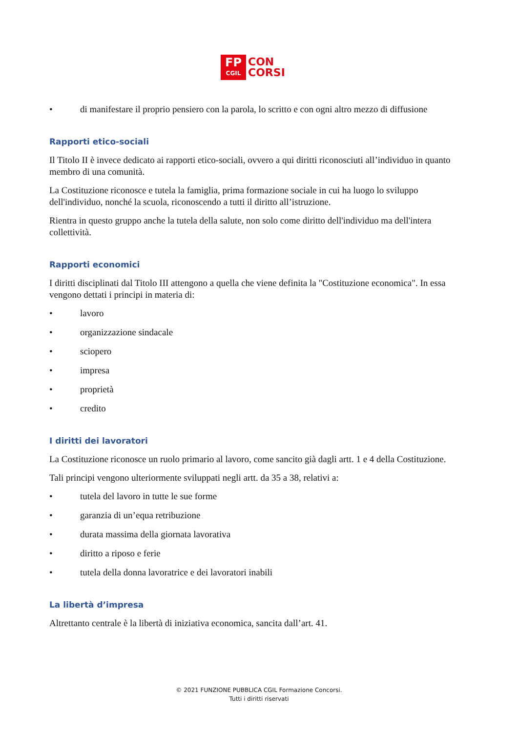FP
CGIL
CON
CORSI
• di manifestare il proprio pensiero con la parola, lo scritto e con ogni altro mezzo di diffusione
Rapporti etico-sociali
Il Titolo II è invece dedicato ai rapporti etico-sociali, ovvero a qui diritti riconosciuti all’individuo in quanto membro di una comunità.
La Costituzione riconosce e tutela la famiglia, prima formazione sociale in cui ha luogo lo sviluppo dell'individuo, nonché la scuola, riconoscendo a tutti il diritto all’istruzione.
Rientra in questo gruppo anche la tutela della salute, non solo come diritto dell'individuo ma dell'intera collettività.
Rapporti economici
I diritti disciplinati dal Titolo III attengono a quella che viene definita la "Costituzione economica". In essa vengono dettati i principi in materia di:
• lavoro
• organizzazione sindacale
• sciopero
• impresa
• proprietà
• credito
I diritti dei lavoratori
La Costituzione riconosce un ruolo primario al lavoro, come sancito già dagli artt. 1 e 4 della Costituzione.
Tali principi vengono ulteriormente sviluppati negli artt. da 35 a 38, relativi a:
• tutela del lavoro in tutte le sue forme
• garanzia di un’equa retribuzione
• durata massima della giornata lavorativa
• diritto a riposo e ferie
• tutela della donna lavoratrice e dei lavoratori inabili
La libertà d’impresa
Altrettanto centrale è la libertà di iniziativa economica, sancita dall’art. 41.
© 2021 FUNZIONE PUBBLICA CGIL Formazione Concorsi.
Tutti i diritti riservati